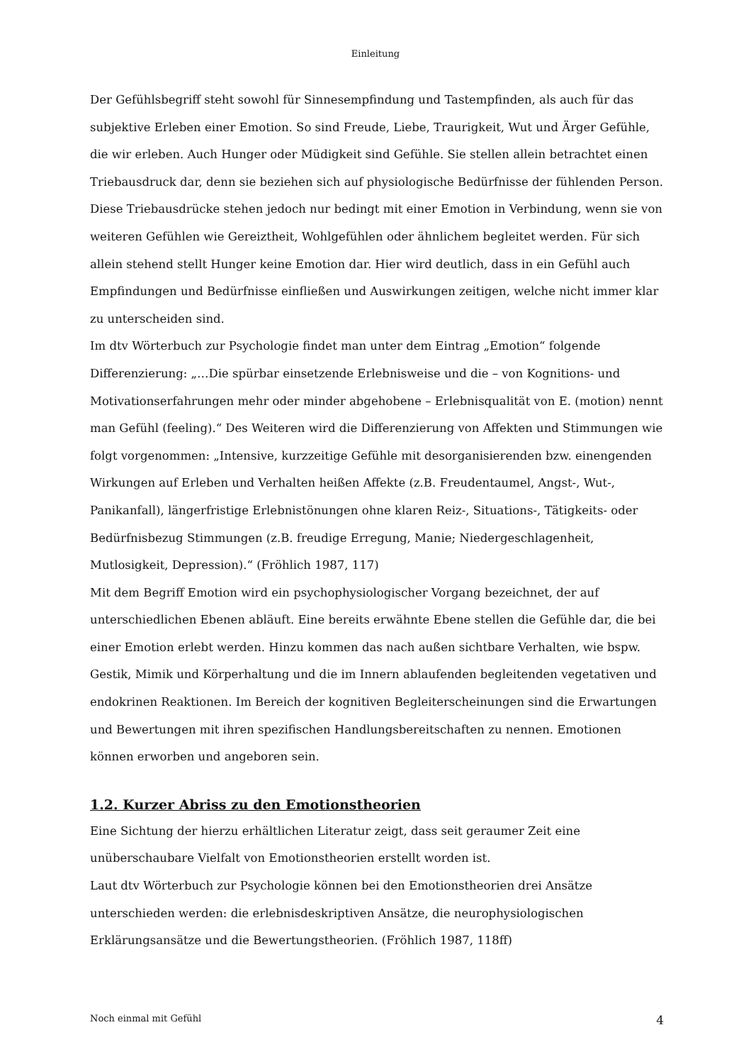Einleitung
Der Gefühlsbegriff steht sowohl für Sinnesempfindung und Tastempfinden, als auch für das subjektive Erleben einer Emotion. So sind Freude, Liebe, Traurigkeit, Wut und Ärger Gefühle, die wir erleben. Auch Hunger oder Müdigkeit sind Gefühle. Sie stellen allein betrachtet einen Triebausdruck dar, denn sie beziehen sich auf physiologische Bedürfnisse der fühlenden Person. Diese Triebausdrücke stehen jedoch nur bedingt mit einer Emotion in Verbindung, wenn sie von weiteren Gefühlen wie Gereiztheit, Wohlgefühlen oder ähnlichem begleitet werden. Für sich allein stehend stellt Hunger keine Emotion dar. Hier wird deutlich, dass in ein Gefühl auch Empfindungen und Bedürfnisse einfließen und Auswirkungen zeitigen, welche nicht immer klar zu unterscheiden sind.
Im dtv Wörterbuch zur Psychologie findet man unter dem Eintrag „Emotion“ folgende Differenzierung: „…Die spürbar einsetzende Erlebnisweise und die – von Kognitions- und Motivationserfahrungen mehr oder minder abgehobene – Erlebnisqualität von E. (motion) nennt man Gefühl (feeling).“ Des Weiteren wird die Differenzierung von Affekten und Stimmungen wie folgt vorgenommen: „Intensive, kurzzeitige Gefühle mit desorganisierenden bzw. einengenden Wirkungen auf Erleben und Verhalten heißen Affekte (z.B. Freudentaumel, Angst-, Wut-, Panikanfall), längerfristige Erlebnistönungen ohne klaren Reiz-, Situations-, Tätigkeits- oder Bedürfnisbezug Stimmungen (z.B. freudige Erregung, Manie; Niedergeschlagenheit, Mutlosigkeit, Depression).“ (Fröhlich 1987, 117)
Mit dem Begriff Emotion wird ein psychophysiologischer Vorgang bezeichnet, der auf unterschiedlichen Ebenen abläuft. Eine bereits erwähnte Ebene stellen die Gefühle dar, die bei einer Emotion erlebt werden. Hinzu kommen das nach außen sichtbare Verhalten, wie bspw. Gestik, Mimik und Körperhaltung und die im Innern ablaufenden begleitenden vegetativen und endokrinen Reaktionen. Im Bereich der kognitiven Begleiterscheinungen sind die Erwartungen und Bewertungen mit ihren spezifischen Handlungsbereitschaften zu nennen. Emotionen können erworben und angeboren sein.
1.2. Kurzer Abriss zu den Emotionstheorien
Eine Sichtung der hierzu erhältlichen Literatur zeigt, dass seit geraumer Zeit eine unüberschaubare Vielfalt von Emotionstheorien erstellt worden ist.
Laut dtv Wörterbuch zur Psychologie können bei den Emotionstheorien drei Ansätze unterschieden werden: die erlebnisdeskriptiven Ansätze, die neurophysiologischen Erklärungsansätze und die Bewertungstheorien. (Fröhlich 1987, 118ff)
Noch einmal mit Gefühl 4